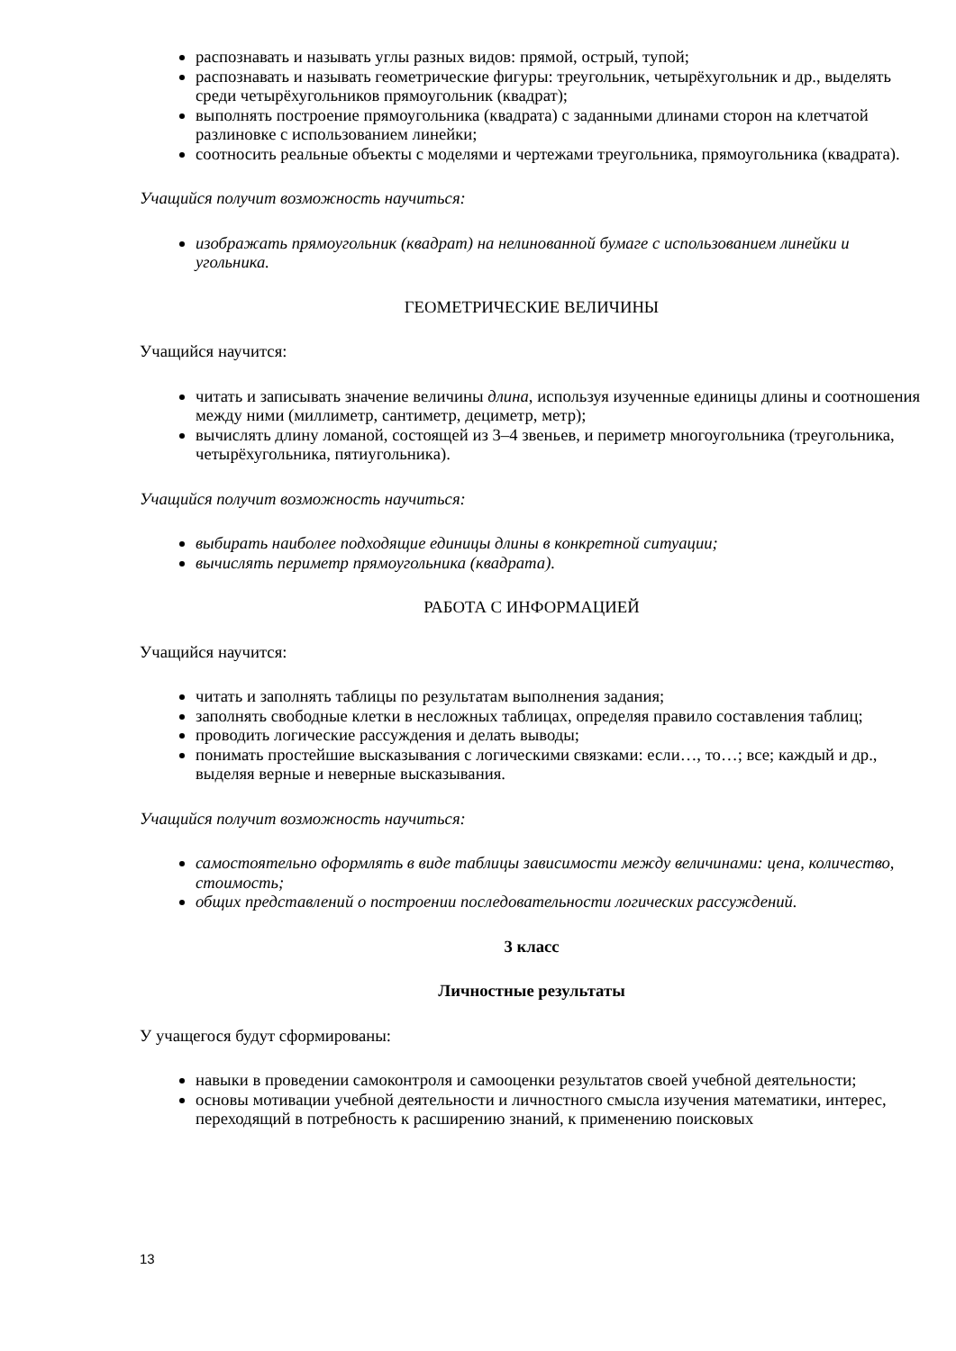распознавать и называть углы разных видов: прямой, острый, тупой;
распознавать и называть геометрические фигуры: треугольник, четырёхугольник и др., выделять среди четырёхугольников прямоугольник (квадрат);
выполнять построение прямоугольника (квадрата) с заданными длинами сторон на клетчатой разлиновке с использованием линейки;
соотносить реальные объекты с моделями и чертежами треугольника, прямоугольника (квадрата).
Учащийся получит возможность научиться:
изображать прямоугольник (квадрат) на нелинованной бумаге с использованием линейки и угольника.
ГЕОМЕТРИЧЕСКИЕ ВЕЛИЧИНЫ
Учащийся научится:
читать и записывать значение величины длина, используя изученные единицы длины и соотношения между ними (миллиметр, сантиметр, дециметр, метр);
вычислять длину ломаной, состоящей из 3–4 звеньев, и периметр многоугольника (треугольника, четырёхугольника, пятиугольника).
Учащийся получит возможность научиться:
выбирать наиболее подходящие единицы длины в конкретной ситуации;
вычислять периметр прямоугольника (квадрата).
РАБОТА С ИНФОРМАЦИЕЙ
Учащийся научится:
читать и заполнять таблицы по результатам выполнения задания;
заполнять свободные клетки в несложных таблицах, определяя правило составления таблиц;
проводить логические рассуждения и делать выводы;
понимать простейшие высказывания с логическими связками: если…, то…; все; каждый и др., выделяя верные и неверные высказывания.
Учащийся получит возможность научиться:
самостоятельно оформлять в виде таблицы зависимости между величинами: цена, количество, стоимость;
общих представлений о построении последовательности логических рассуждений.
3 класс
Личностные результаты
У учащегося будут сформированы:
навыки в проведении самоконтроля и самооценки результатов своей учебной деятельности;
основы мотивации учебной деятельности и личностного смысла изучения математики, интерес, переходящий в потребность к расширению знаний, к применению поисковых
13